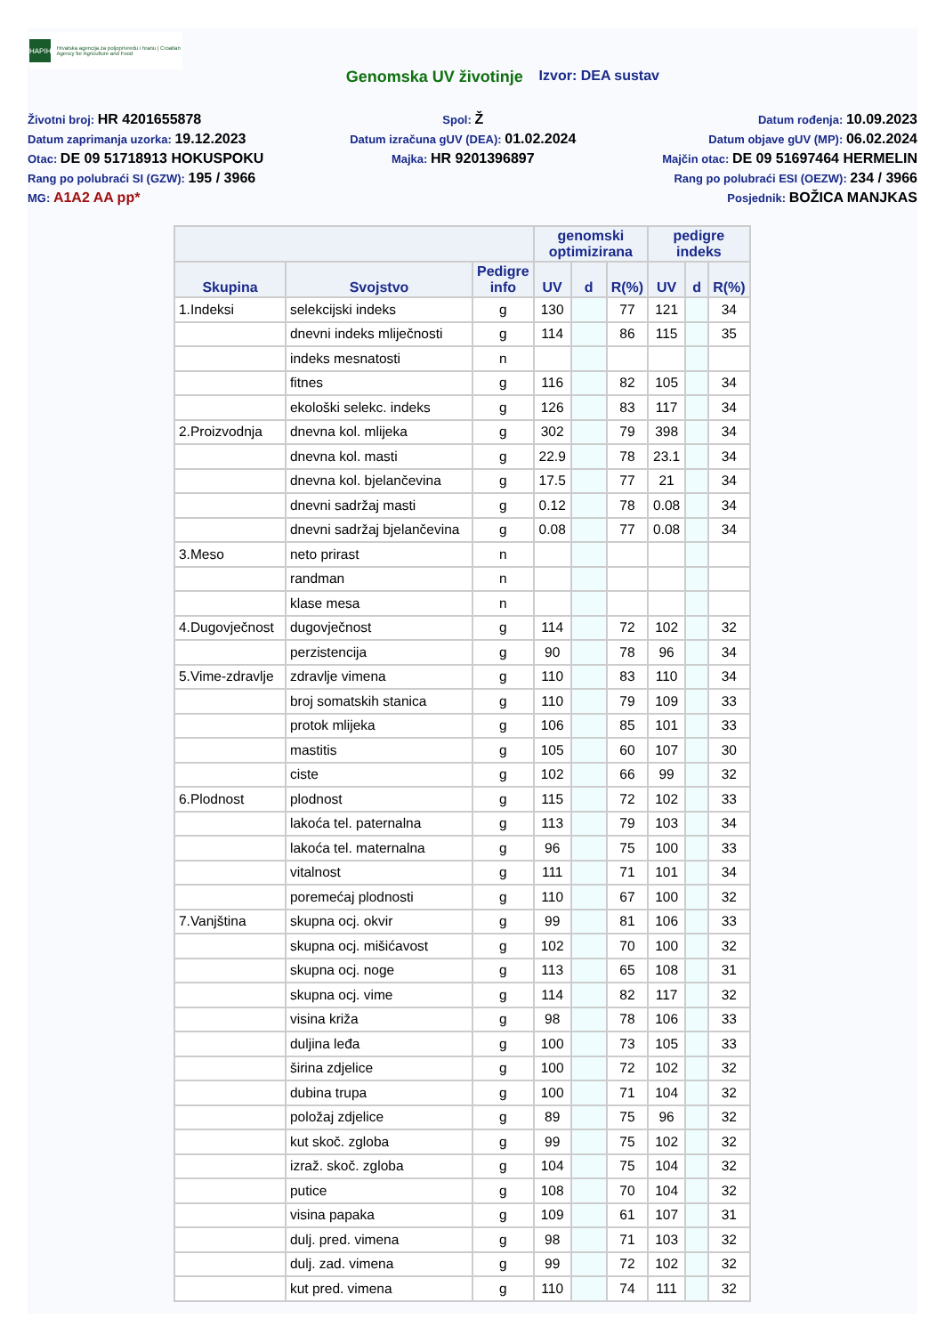HAPIH
Hrvatska agencija za poljoprivredu i hranu | Croatian Agency for Agriculture and Food
Genomska UV životinje Izvor: DEA sustav
Životni broj: HR 4201655878
Datum zaprimanja uzorka: 19.12.2023
Otac: DE 09 51718913 HOKUSPOKU
Rang po polubraći SI (GZW): 195 / 3966
MG: A1A2 AA pp*
Spol: Ž
Datum izračuna gUV (DEA): 01.02.2024
Majka: HR 9201396897
Datum rođenja: 10.09.2023
Datum objave gUV (MP): 06.02.2024
Majčin otac: DE 09 51697464 HERMELIN
Rang po polubraći ESI (OEZW): 234 / 3966
Posjednik: BOŽICA MANJKAS
| | | | genomski optimizirana | | | pedigre indeks | | |
| --- | --- | --- | --- | --- | --- | --- | --- | --- |
| Skupina | Svojstvo | Pedigre info | UV | d | R(%) | UV | d | R(%) |
| 1.Indeksi | selekcijski indeks | g | 130 | | 77 | 121 | | 34 |
| | dnevni indeks mliječnosti | g | 114 | | 86 | 115 | | 35 |
| | indeks mesnatosti | n | | | | | | |
| | fitnes | g | 116 | | 82 | 105 | | 34 |
| | ekološki selekc. indeks | g | 126 | | 83 | 117 | | 34 |
| 2.Proizvodnja | dnevna kol. mlijeka | g | 302 | | 79 | 398 | | 34 |
| | dnevna kol. masti | g | 22.9 | | 78 | 23.1 | | 34 |
| | dnevna kol. bjelančevina | g | 17.5 | | 77 | 21 | | 34 |
| | dnevni sadržaj masti | g | 0.12 | | 78 | 0.08 | | 34 |
| | dnevni sadržaj bjelančevina | g | 0.08 | | 77 | 0.08 | | 34 |
| 3.Meso | neto prirast | n | | | | | | |
| | randman | n | | | | | | |
| | klase mesa | n | | | | | | |
| 4.Dugovječnost | dugovječnost | g | 114 | | 72 | 102 | | 32 |
| | perzistencija | g | 90 | | 78 | 96 | | 34 |
| 5.Vime-zdravlje | zdravlje vimena | g | 110 | | 83 | 110 | | 34 |
| | broj somatskih stanica | g | 110 | | 79 | 109 | | 33 |
| | protok mlijeka | g | 106 | | 85 | 101 | | 33 |
| | mastitis | g | 105 | | 60 | 107 | | 30 |
| | ciste | g | 102 | | 66 | 99 | | 32 |
| 6.Plodnost | plodnost | g | 115 | | 72 | 102 | | 33 |
| | lakoća tel. paternalna | g | 113 | | 79 | 103 | | 34 |
| | lakoća tel. maternalna | g | 96 | | 75 | 100 | | 33 |
| | vitalnost | g | 111 | | 71 | 101 | | 34 |
| | poremećaj plodnosti | g | 110 | | 67 | 100 | | 32 |
| 7.Vanjština | skupna ocj. okvir | g | 99 | | 81 | 106 | | 33 |
| | skupna ocj. mišićavost | g | 102 | | 70 | 100 | | 32 |
| | skupna ocj. noge | g | 113 | | 65 | 108 | | 31 |
| | skupna ocj. vime | g | 114 | | 82 | 117 | | 32 |
| | visina križa | g | 98 | | 78 | 106 | | 33 |
| | duljina leđa | g | 100 | | 73 | 105 | | 33 |
| | širina zdjelice | g | 100 | | 72 | 102 | | 32 |
| | dubina trupa | g | 100 | | 71 | 104 | | 32 |
| | položaj zdjelice | g | 89 | | 75 | 96 | | 32 |
| | kut skoč. zgloba | g | 99 | | 75 | 102 | | 32 |
| | izraž. skoč. zgloba | g | 104 | | 75 | 104 | | 32 |
| | putice | g | 108 | | 70 | 104 | | 32 |
| | visina papaka | g | 109 | | 61 | 107 | | 31 |
| | dulj. pred. vimena | g | 98 | | 71 | 103 | | 32 |
| | dulj. zad. vimena | g | 99 | | 72 | 102 | | 32 |
| | kut pred. vimena | g | 110 | | 74 | 111 | | 32 |